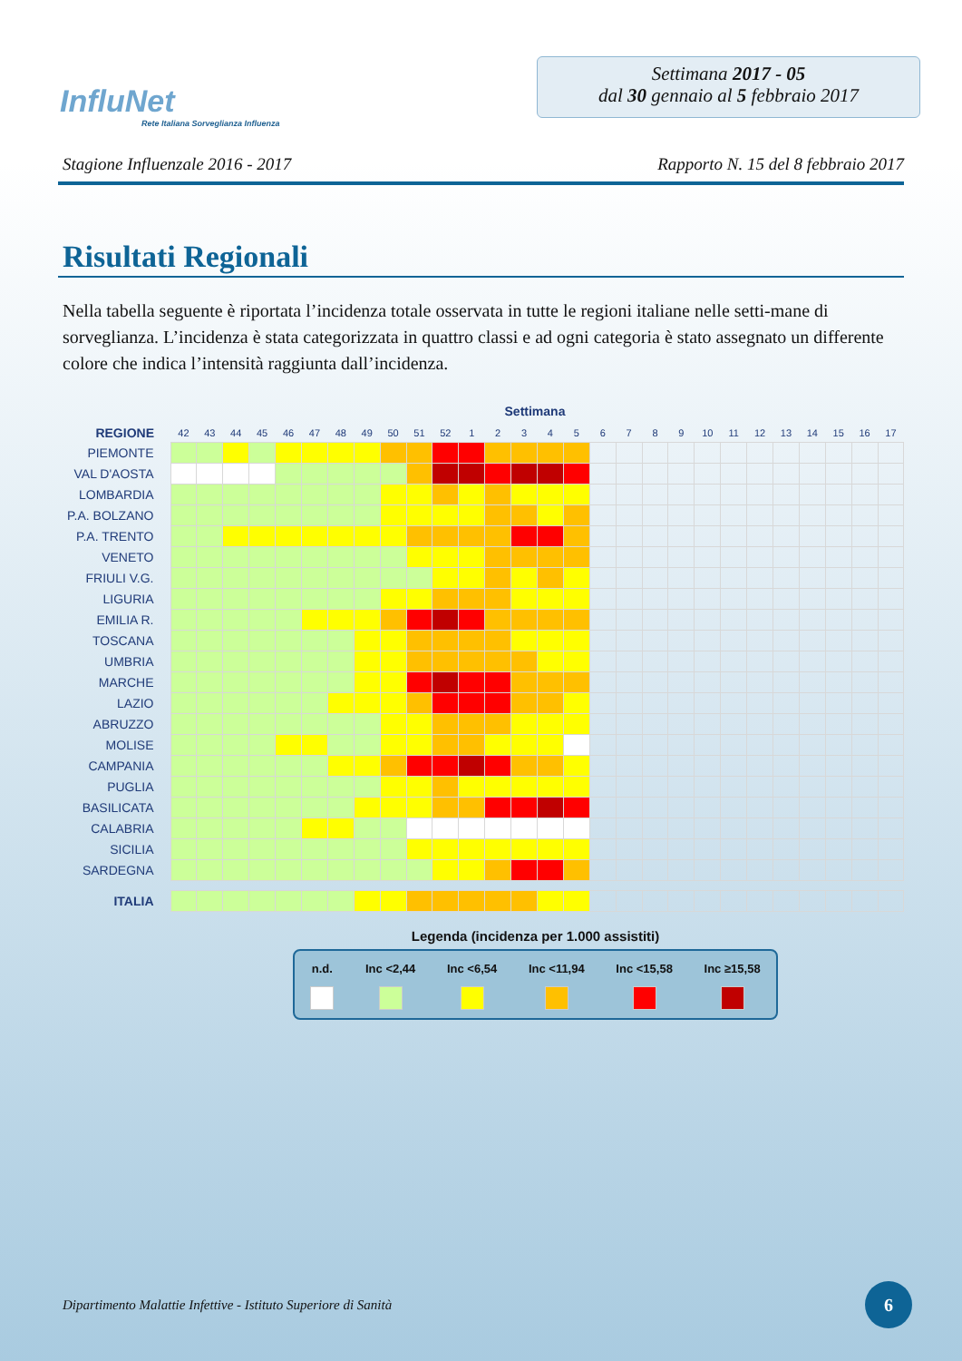InfluNet
Rete Italiana Sorveglianza Influenza
Settimana 2017 - 05
dal 30 gennaio al 5 febbraio 2017
Stagione Influenzale 2016 - 2017 Rapporto N. 15 del 8 febbraio 2017
Risultati Regionali
Nella tabella seguente è riportata l’incidenza totale osservata in tutte le regioni italiane nelle setti-mane di sorveglianza. L’incidenza è stata categorizzata in quattro classi e ad ogni categoria è stato assegnato un differente colore che indica l’intensità raggiunta dall’incidenza.
Settimana
| REGIONE | 42 | 43 | 44 | 45 | 46 | 47 | 48 | 49 | 50 | 51 | 52 | 1 | 2 | 3 | 4 | 5 | 6 | 7 | 8 | 9 | 10 | 11 | 12 | 13 | 14 | 15 | 16 | 17 |
| --- | --- | --- | --- | --- | --- | --- | --- | --- | --- | --- | --- | --- | --- | --- | --- | --- | --- | --- | --- | --- | --- | --- | --- | --- | --- | --- | --- | --- |
| PIEMONTE | | | | | | | | | | | | | | | | | | | | | | | | | | | | |
| VAL D'AOSTA | | | | | | | | | | | | | | | | | | | | | | | | | | | | |
| LOMBARDIA | | | | | | | | | | | | | | | | | | | | | | | | | | | | |
| P.A. BOLZANO | | | | | | | | | | | | | | | | | | | | | | | | | | | | |
| P.A. TRENTO | | | | | | | | | | | | | | | | | | | | | | | | | | | | |
| VENETO | | | | | | | | | | | | | | | | | | | | | | | | | | | | |
| FRIULI V.G. | | | | | | | | | | | | | | | | | | | | | | | | | | | | |
| LIGURIA | | | | | | | | | | | | | | | | | | | | | | | | | | | | |
| EMILIA R. | | | | | | | | | | | | | | | | | | | | | | | | | | | | |
| TOSCANA | | | | | | | | | | | | | | | | | | | | | | | | | | | | |
| UMBRIA | | | | | | | | | | | | | | | | | | | | | | | | | | | | |
| MARCHE | | | | | | | | | | | | | | | | | | | | | | | | | | | | |
| LAZIO | | | | | | | | | | | | | | | | | | | | | | | | | | | | |
| ABRUZZO | | | | | | | | | | | | | | | | | | | | | | | | | | | | |
| MOLISE | | | | | | | | | | | | | | | | | | | | | | | | | | | | |
| CAMPANIA | | | | | | | | | | | | | | | | | | | | | | | | | | | | |
| PUGLIA | | | | | | | | | | | | | | | | | | | | | | | | | | | | |
| BASILICATA | | | | | | | | | | | | | | | | | | | | | | | | | | | | |
| CALABRIA | | | | | | | | | | | | | | | | | | | | | | | | | | | | |
| SICILIA | | | | | | | | | | | | | | | | | | | | | | | | | | | | |
| SARDEGNA | | | | | | | | | | | | | | | | | | | | | | | | | | | | |
| ITALIA | | | | | | | | | | | | | | | | | | | | | | | | | | | | |
Legenda (incidenza per 1.000 assistiti)
n.d. Inc <2,44 Inc <6,54 Inc <11,94 Inc <15,58 Inc ≥15,58
Dipartimento Malattie Infettive - Istituto Superiore di Sanità
6